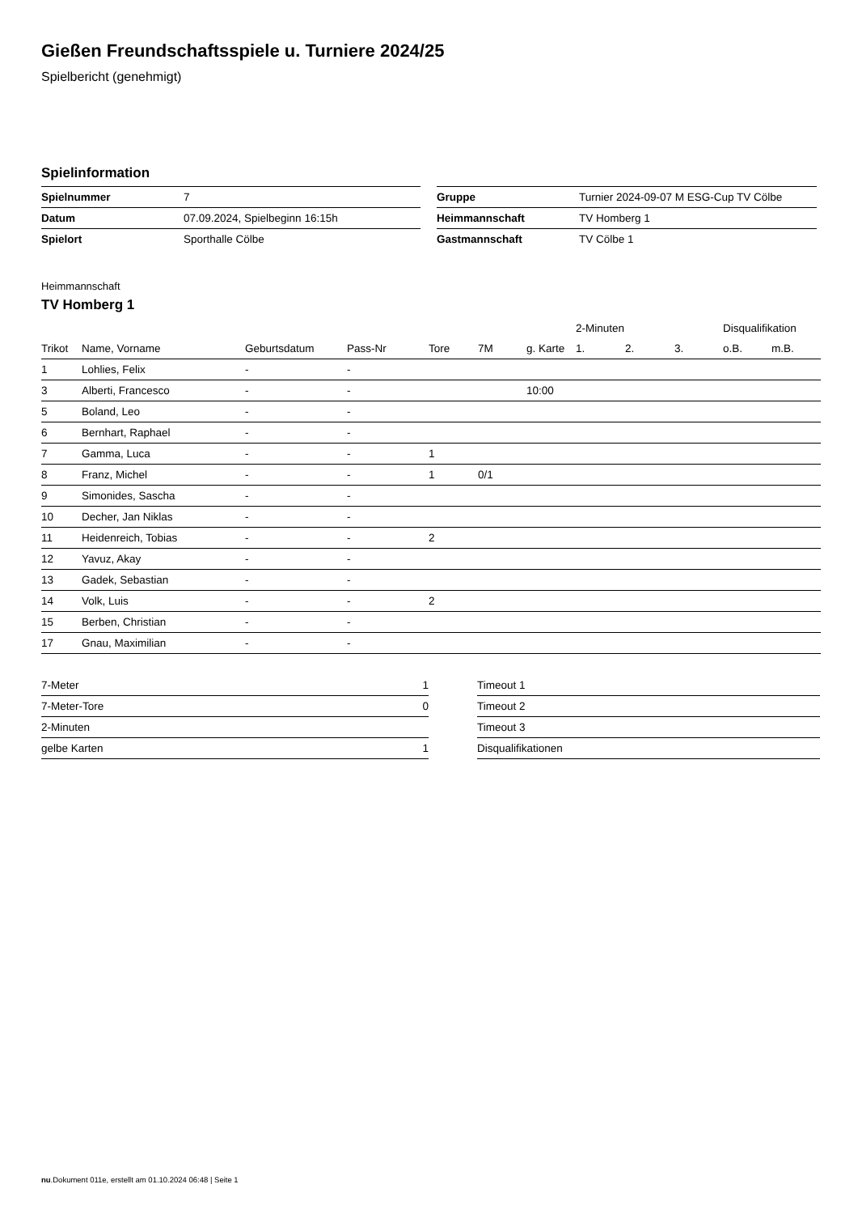Gießen Freundschaftsspiele u. Turniere 2024/25
Spielbericht (genehmigt)
Spielinformation
| Spielnummer | 7 |
| Datum | 07.09.2024, Spielbeginn 16:15h |
| Spielort | Sporthalle Cölbe |
| Gruppe | Turnier 2024-09-07 M ESG-Cup TV Cölbe |
| Heimmannschaft | TV Homberg 1 |
| Gastmannschaft | TV Cölbe 1 |
Heimmannschaft
TV Homberg 1
| | | | | | | | 2-Minuten | | | Disqualifikation | |
| --- | --- | --- | --- | --- | --- | --- | --- | --- | --- | --- | --- |
| Trikot | Name, Vorname | Geburtsdatum | Pass-Nr | Tore | 7M | g. Karte | 1. | 2. | 3. | o.B. | m.B. |
| 1 | Lohlies, Felix | - | - | | | | | | | | |
| 3 | Alberti, Francesco | - | - | | | 10:00 | | | | | |
| 5 | Boland, Leo | - | - | | | | | | | | |
| 6 | Bernhart, Raphael | - | - | | | | | | | | |
| 7 | Gamma, Luca | - | - | 1 | | | | | | | |
| 8 | Franz, Michel | - | - | 1 | 0/1 | | | | | | |
| 9 | Simonides, Sascha | - | - | | | | | | | | |
| 10 | Decher, Jan Niklas | - | - | | | | | | | | |
| 11 | Heidenreich, Tobias | - | - | 2 | | | | | | | |
| 12 | Yavuz, Akay | - | - | | | | | | | | |
| 13 | Gadek, Sebastian | - | - | | | | | | | | |
| 14 | Volk, Luis | - | - | 2 | | | | | | | |
| 15 | Berben, Christian | - | - | | | | | | | | |
| 17 | Gnau, Maximilian | - | - | | | | | | | | |
| 7-Meter | 1 |
| 7-Meter-Tore | 0 |
| 2-Minuten | |
| gelbe Karten | 1 |
| Timeout 1 |
| Timeout 2 |
| Timeout 3 |
| Disqualifikationen |
nu.Dokument 011e, erstellt am 01.10.2024 06:48 | Seite 1